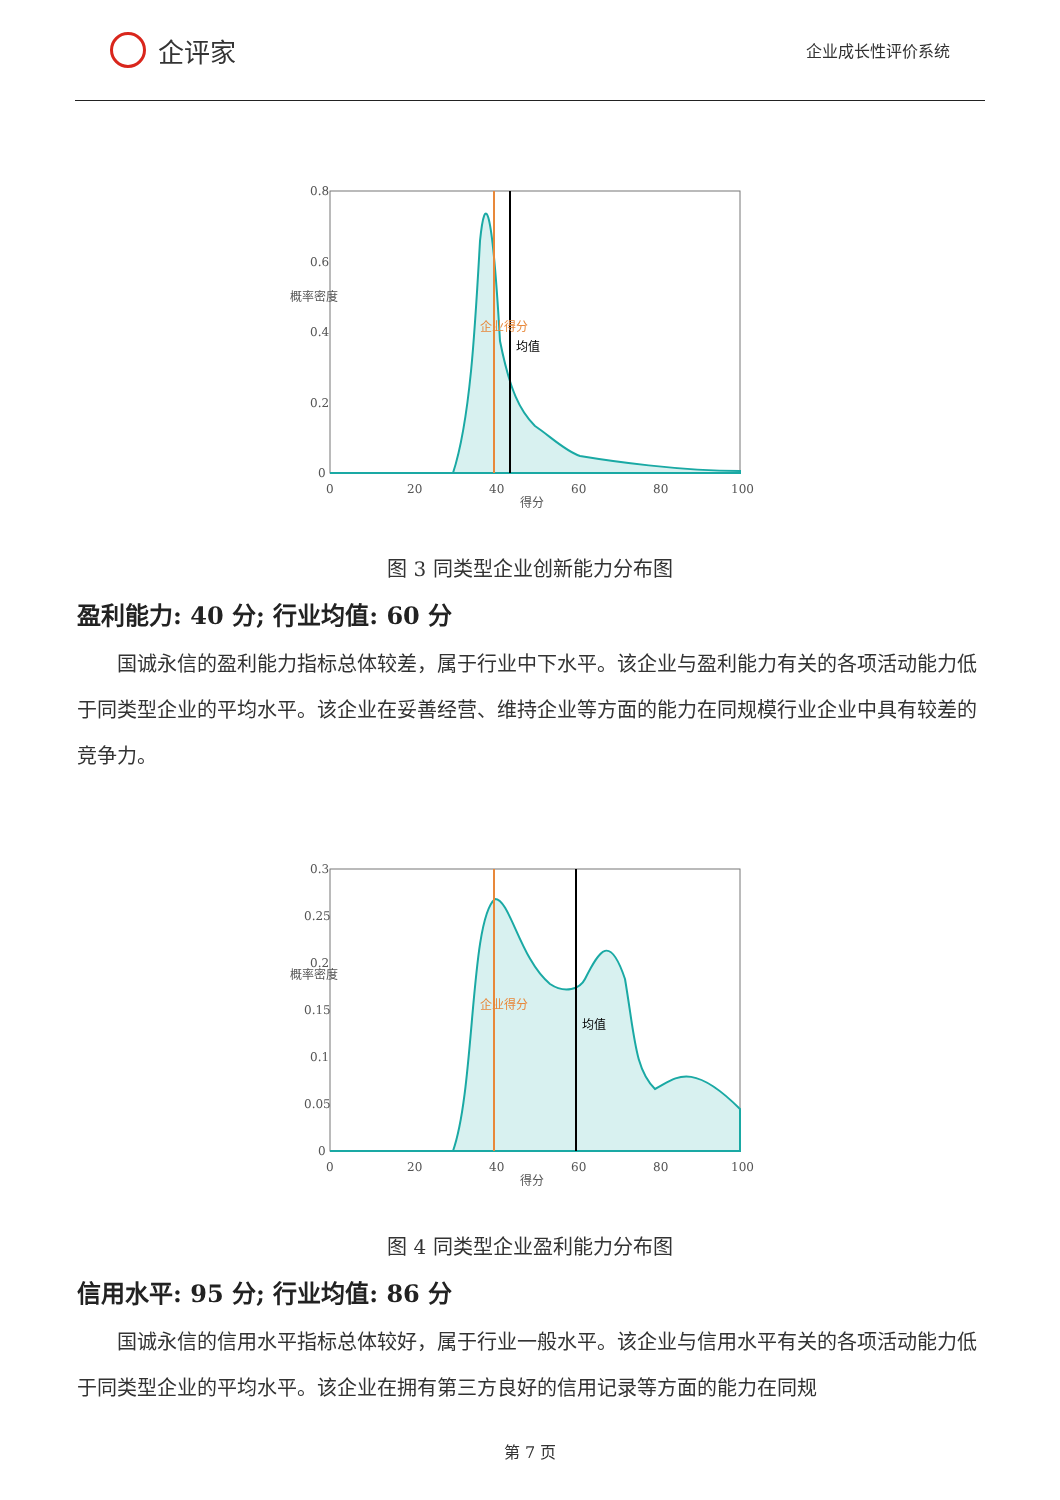企评家
企业成长性评价系统
0.8
0.6
0.4
0.2
0
0
20
40
60
80
100
得分
概率密度
企业得分
均值
图 3 同类型企业创新能力分布图
盈利能力: 40 分; 行业均值: 60 分
国诚永信的盈利能力指标总体较差，属于行业中下水平。该企业与盈利能力有关的各项活动能力低于同类型企业的平均水平。该企业在妥善经营、维持企业等方面的能力在同规模行业企业中具有较差的竞争力。
0.3
0.25
0.2
0.15
0.1
0.05
0
0
20
40
60
80
100
得分
概率密度
企业得分
均值
图 4 同类型企业盈利能力分布图
信用水平: 95 分; 行业均值: 86 分
国诚永信的信用水平指标总体较好，属于行业一般水平。该企业与信用水平有关的各项活动能力低于同类型企业的平均水平。该企业在拥有第三方良好的信用记录等方面的能力在同规
第 7 页